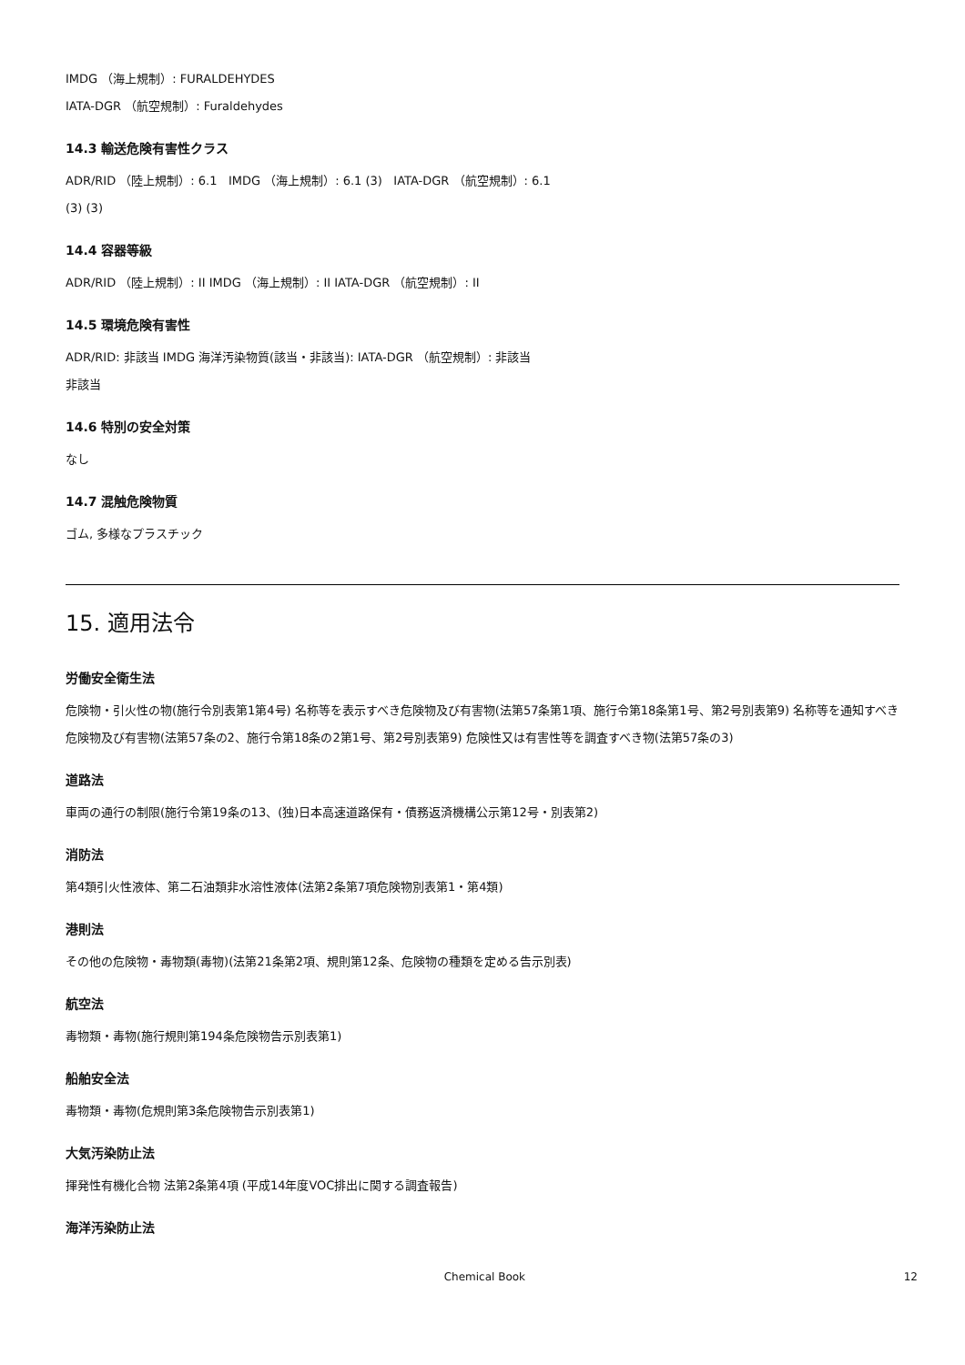IMDG （海上規制）: FURALDEHYDES
IATA-DGR （航空規制）: Furaldehydes
14.3 輸送危険有害性クラス
ADR/RID （陸上規制）: 6.1 IMDG （海上規制）: 6.1 (3) IATA-DGR （航空規制）: 6.1
(3) (3)
14.4 容器等級
ADR/RID （陸上規制）: II IMDG （海上規制）: II IATA-DGR （航空規制）: II
14.5 環境危険有害性
ADR/RID: 非該当 IMDG 海洋汚染物質(該当・非該当): IATA-DGR （航空規制）: 非該当
非該当
14.6 特別の安全対策
なし
14.7 混触危険物質
ゴム, 多様なプラスチック
15. 適用法令
労働安全衛生法
危険物・引火性の物(施行令別表第1第4号) 名称等を表示すべき危険物及び有害物(法第57条第1項、施行令第18条第1号、第2号別表第9) 名称等を通知すべき危険物及び有害物(法第57条の2、施行令第18条の2第1号、第2号別表第9) 危険性又は有害性等を調査すべき物(法第57条の3)
道路法
車両の通行の制限(施行令第19条の13、(独)日本高速道路保有・債務返済機構公示第12号・別表第2)
消防法
第4類引火性液体、第二石油類非水溶性液体(法第2条第7項危険物別表第1・第4類)
港則法
その他の危険物・毒物類(毒物)(法第21条第2項、規則第12条、危険物の種類を定める告示別表)
航空法
毒物類・毒物(施行規則第194条危険物告示別表第1)
船舶安全法
毒物類・毒物(危規則第3条危険物告示別表第1)
大気汚染防止法
揮発性有機化合物 法第2条第4項 (平成14年度VOC排出に関する調査報告)
海洋汚染防止法
Chemical Book 12